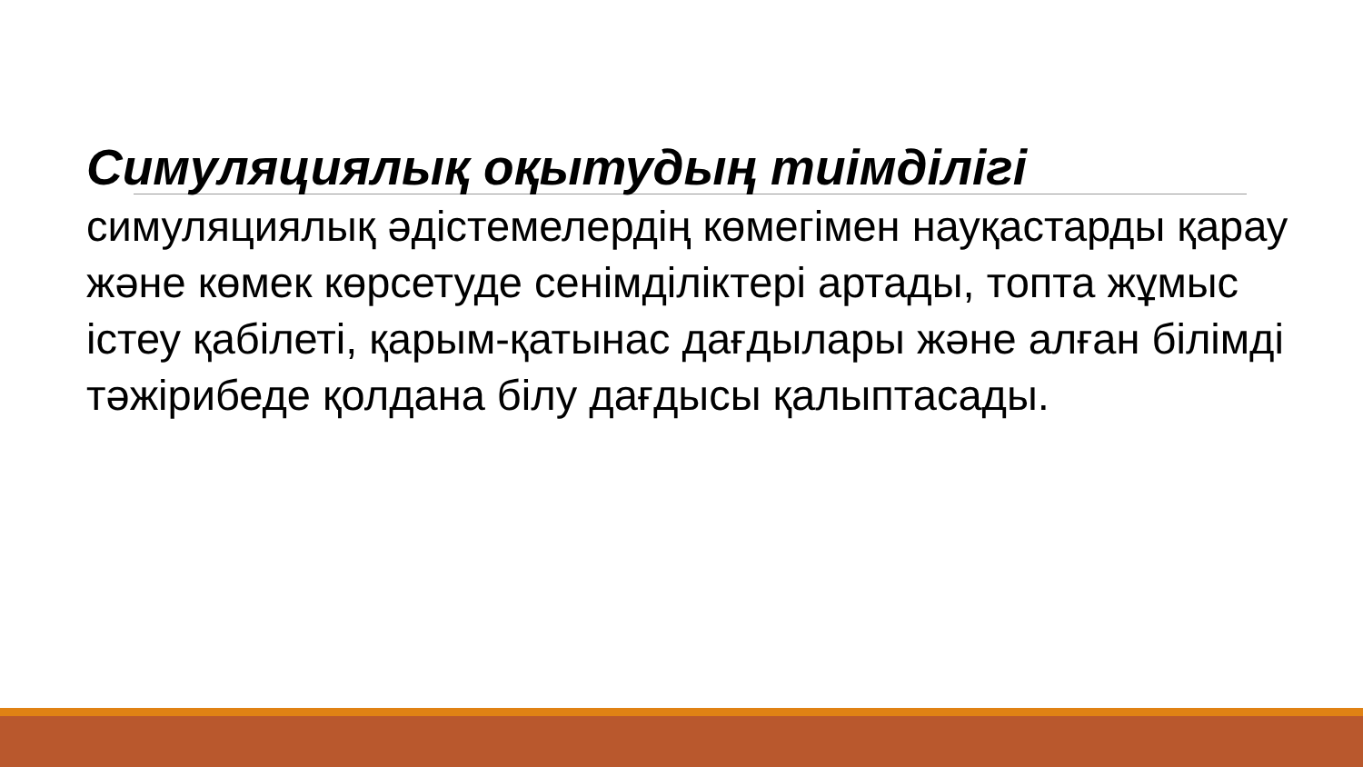Симуляциялық оқытудың тиімділігі
симуляциялық әдістемелердің көмегімен науқастарды қарау және көмек көрсетуде сенімділіктері артады, топта жұмыс істеу қабілеті, қарым-қатынас дағдылары және алған білімді тәжірибеде қолдана білу дағдысы қалыптасады.